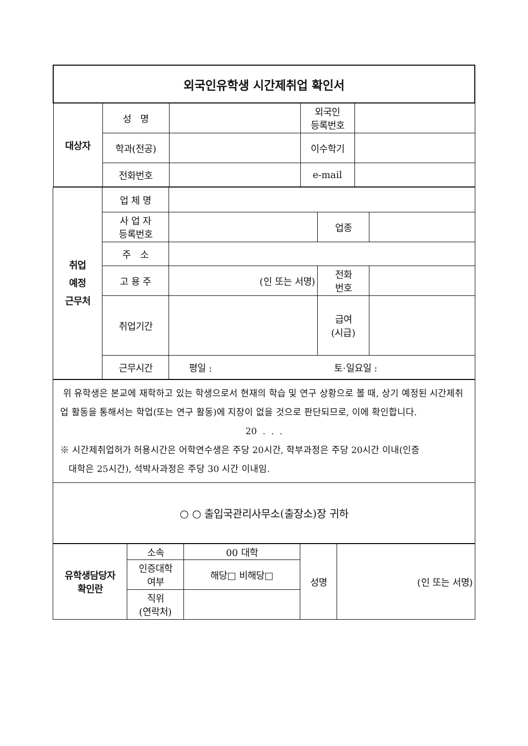| 외국인유학생 시간제취업 확인서 | | | | |
| 대상자 | 성 명 | | 외국인 등록번호 | |
| | 학과(전공) | | 이수학기 | |
| | 전화번호 | | e-mail | |
| 취업 예정 근무처 | 업 체 명 | | | |
| | 사 업 자 등록번호 | | 업종 | |
| | 주 소 | | | |
| | 고 용 주 | (인 또는 서명) | 전화 번호 | |
| | 취업기간 | | 급여 (시급) | |
| | 근무시간 | 평일 : 토·일요일 : | | |
| 위 유학생은 본교에 재학하고 있는 학생으로서 현재의 학습 및 연구 상황으로 볼 때, 상기 예정된 시간제취업 활동을 통해서는 학업(또는 연구 활동)에 지장이 없을 것으로 판단되므로, 이에 확인합니다. 20 . . . ※ 시간제취업허가 허용시간은 어학연수생은 주당 20시간, 학부과정은 주당 20시간 이내(인증 대학은 25시간), 석박사과정은 주당 30 시간 이내임. |
| ○ ○ 출입국관리사무소(출장소)장 귀하 |
| 유학생담당자 확인란 | 소속 | 00 대학 | 성명 | (인 또는 서명) |
| | 인증대학 여부 | 해당□ 비해당□ | | |
| | 직위 (연락처) | | | |